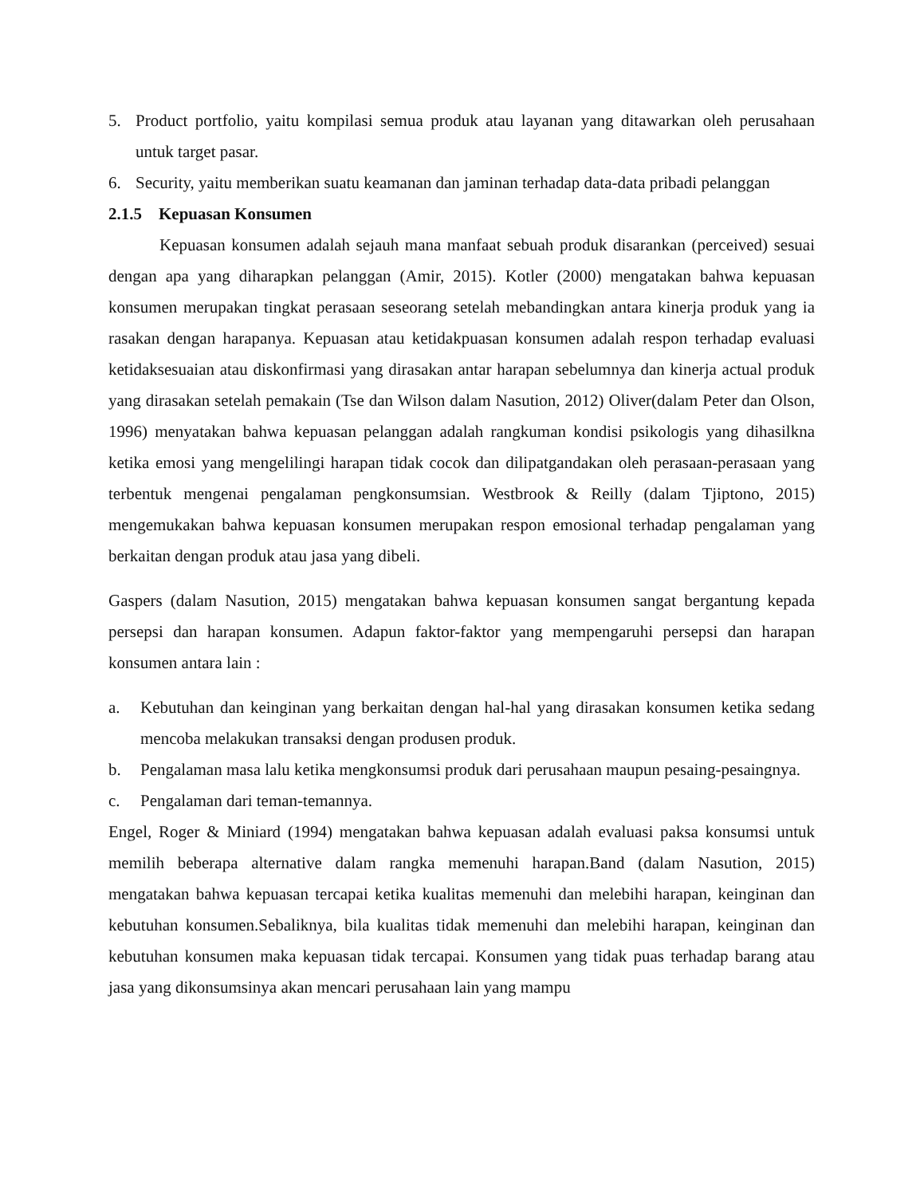5. Product portfolio, yaitu kompilasi semua produk atau layanan yang ditawarkan oleh perusahaan untuk target pasar.
6. Security, yaitu memberikan suatu keamanan dan jaminan terhadap data-data pribadi pelanggan
2.1.5 Kepuasan Konsumen
Kepuasan konsumen adalah sejauh mana manfaat sebuah produk disarankan (perceived) sesuai dengan apa yang diharapkan pelanggan (Amir, 2015). Kotler (2000) mengatakan bahwa kepuasan konsumen merupakan tingkat perasaan seseorang setelah mebandingkan antara kinerja produk yang ia rasakan dengan harapanya. Kepuasan atau ketidakpuasan konsumen adalah respon terhadap evaluasi ketidaksesuaian atau diskonfirmasi yang dirasakan antar harapan sebelumnya dan kinerja actual produk yang dirasakan setelah pemakain (Tse dan Wilson dalam Nasution, 2012) Oliver(dalam Peter dan Olson, 1996) menyatakan bahwa kepuasan pelanggan adalah rangkuman kondisi psikologis yang dihasilkna ketika emosi yang mengelilingi harapan tidak cocok dan dilipatgandakan oleh perasaan-perasaan yang terbentuk mengenai pengalaman pengkonsumsian. Westbrook & Reilly (dalam Tjiptono, 2015) mengemukakan bahwa kepuasan konsumen merupakan respon emosional terhadap pengalaman yang berkaitan dengan produk atau jasa yang dibeli.
Gaspers (dalam Nasution, 2015) mengatakan bahwa kepuasan konsumen sangat bergantung kepada persepsi dan harapan konsumen. Adapun faktor-faktor yang mempengaruhi persepsi dan harapan konsumen antara lain :
a. Kebutuhan dan keinginan yang berkaitan dengan hal-hal yang dirasakan konsumen ketika sedang mencoba melakukan transaksi dengan produsen produk.
b. Pengalaman masa lalu ketika mengkonsumsi produk dari perusahaan maupun pesaing-pesaingnya.
c. Pengalaman dari teman-temannya.
Engel, Roger & Miniard (1994) mengatakan bahwa kepuasan adalah evaluasi paksa konsumsi untuk memilih beberapa alternative dalam rangka memenuhi harapan.Band (dalam Nasution, 2015) mengatakan bahwa kepuasan tercapai ketika kualitas memenuhi dan melebihi harapan, keinginan dan kebutuhan konsumen.Sebaliknya, bila kualitas tidak memenuhi dan melebihi harapan, keinginan dan kebutuhan konsumen maka kepuasan tidak tercapai. Konsumen yang tidak puas terhadap barang atau jasa yang dikonsumsinya akan mencari perusahaan lain yang mampu